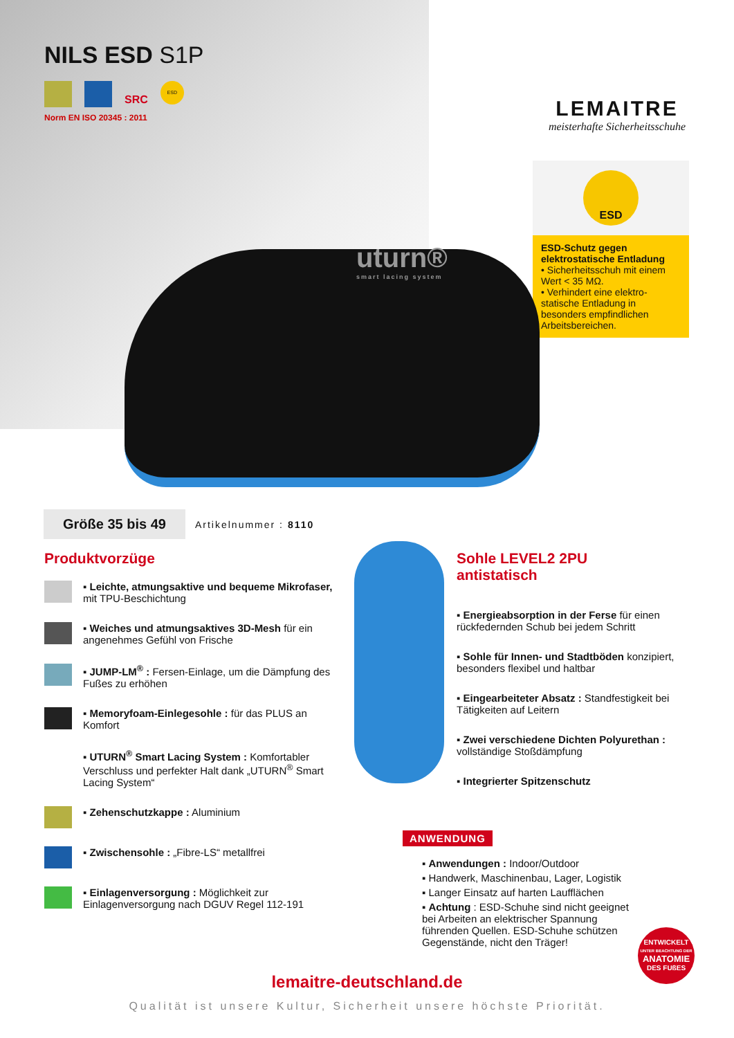NILS ESD S1P
SRC
ESD
Norm EN ISO 20345 : 2011
LEMAITRE
meisterhafte Sicherheitsschuhe
ESD
ESD-Schutz gegen elektrostatische Entladung
• Sicherheitsschuh mit einem Wert < 35 MΩ.
• Verhindert eine elektro-statische Entladung in besonders empfindlichen Arbeitsbereichen.
uturn®
smart lacing system
Größe 35 bis 49 Artikelnummer : 8110
Produktvorzüge
▪ Leichte, atmungsaktive und bequeme Mikrofaser, mit TPU-Beschichtung
▪ Weiches und atmungsaktives 3D-Mesh für ein angenehmes Gefühl von Frische
▪ JUMP-LM<sup>®</sup> : Fersen-Einlage, um die Dämpfung des Fußes zu erhöhen
▪ Memoryfoam-Einlegesohle : für das PLUS an Komfort
▪ UTURN<sup>®</sup> Smart Lacing System : Komfortabler Verschluss und perfekter Halt dank „UTURN<sup>®</sup> Smart Lacing System“
▪ Zehenschutzkappe : Aluminium
▪ Zwischensohle : „Fibre-LS“ metallfrei
▪ Einlagenversorgung : Möglichkeit zur Einlagenversorgung nach DGUV Regel 112-191
Sohle LEVEL2 2PU
antistatisch
▪ Energieabsorption in der Ferse für einen rückfedernden Schub bei jedem Schritt
▪ Sohle für Innen- und Stadtböden konzipiert, besonders flexibel und haltbar
▪ Eingearbeiteter Absatz : Standfestigkeit bei Tätigkeiten auf Leitern
▪ Zwei verschiedene Dichten Polyurethan : vollständige Stoßdämpfung
▪ Integrierter Spitzenschutz
ANWENDUNG
▪ Anwendungen : Indoor/Outdoor
▪ Handwerk, Maschinenbau, Lager, Logistik
▪ Langer Einsatz auf harten Laufflächen
▪ Achtung : ESD-Schuhe sind nicht geeignet bei Arbeiten an elektrischer Spannung führenden Quellen. ESD-Schuhe schützen Gegenstände, nicht den Träger!
ENTWICKELT
UNTER BEACHTUNG DER
ANATOMIE
DES FUßES
lemaitre-deutschland.de
Qualität ist unsere Kultur, Sicherheit unsere höchste Priorität.